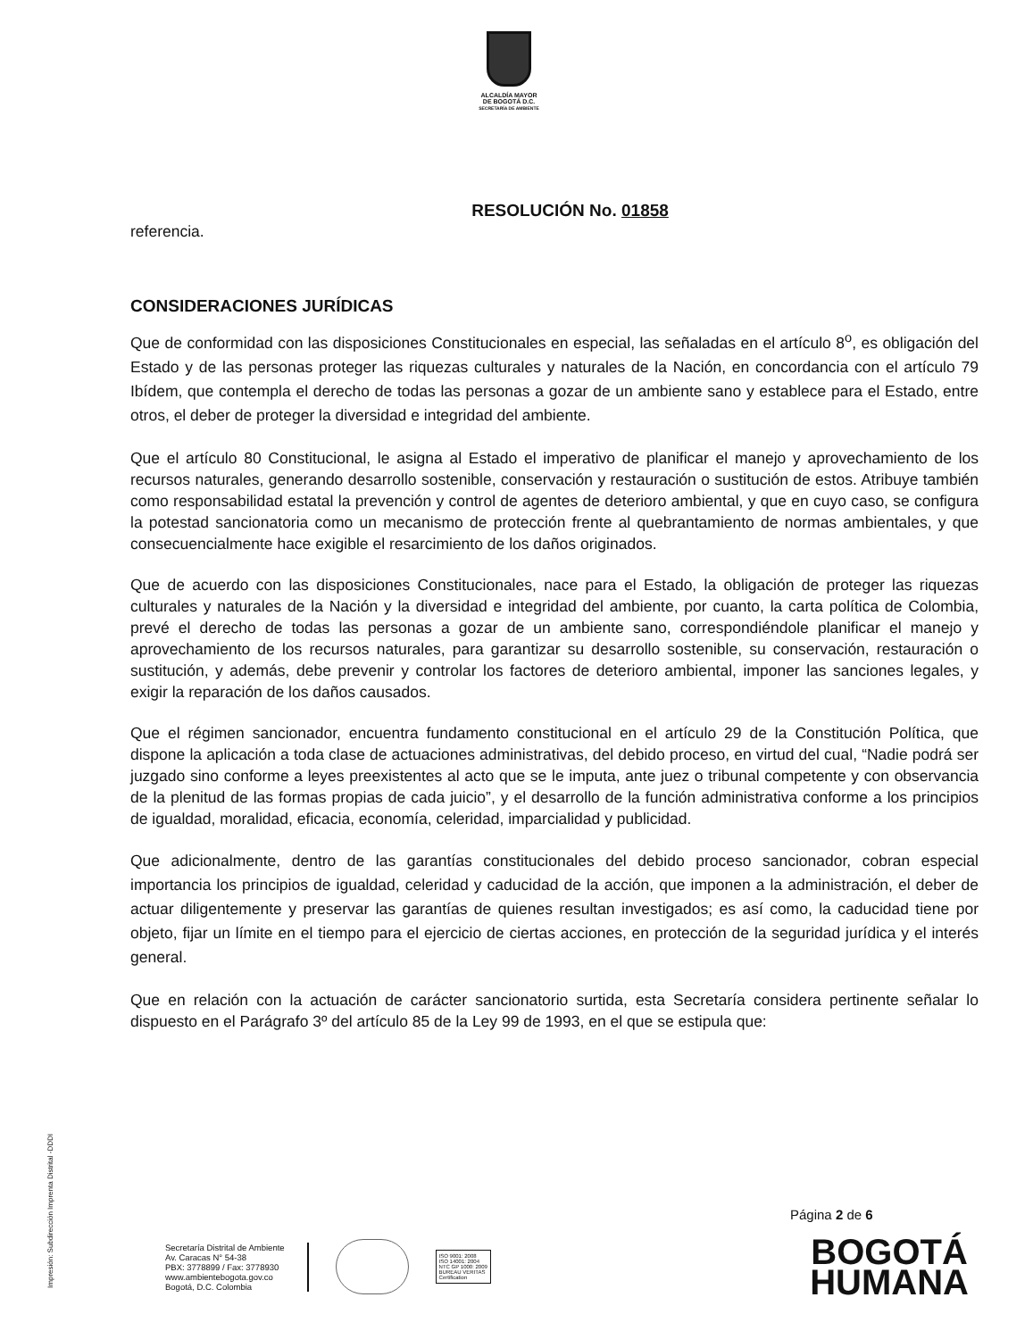ALCALDÍA MAYOR
DE BOGOTÁ D.C.
SECRETARÍA DE AMBIENTE
RESOLUCIÓN No. 01858
referencia.
CONSIDERACIONES JURÍDICAS
Que de conformidad con las disposiciones Constitucionales en especial, las señaladas en el artículo 8<sup>o</sup>, es obligación del Estado y de las personas proteger las riquezas culturales y naturales de la Nación, en concordancia con el artículo 79 Ibídem, que contempla el derecho de todas las personas a gozar de un ambiente sano y establece para el Estado, entre otros, el deber de proteger la diversidad e integridad del ambiente.
Que el artículo 80 Constitucional, le asigna al Estado el imperativo de planificar el manejo y aprovechamiento de los recursos naturales, generando desarrollo sostenible, conservación y restauración o sustitución de estos. Atribuye también como responsabilidad estatal la prevención y control de agentes de deterioro ambiental, y que en cuyo caso, se configura la potestad sancionatoria como un mecanismo de protección frente al quebrantamiento de normas ambientales, y que consecuencialmente hace exigible el resarcimiento de los daños originados.
Que de acuerdo con las disposiciones Constitucionales, nace para el Estado, la obligación de proteger las riquezas culturales y naturales de la Nación y la diversidad e integridad del ambiente, por cuanto, la carta política de Colombia, prevé el derecho de todas las personas a gozar de un ambiente sano, correspondiéndole planificar el manejo y aprovechamiento de los recursos naturales, para garantizar su desarrollo sostenible, su conservación, restauración o sustitución, y además, debe prevenir y controlar los factores de deterioro ambiental, imponer las sanciones legales, y exigir la reparación de los daños causados.
Que el régimen sancionador, encuentra fundamento constitucional en el artículo 29 de la Constitución Política, que dispone la aplicación a toda clase de actuaciones administrativas, del debido proceso, en virtud del cual, “Nadie podrá ser juzgado sino conforme a leyes preexistentes al acto que se le imputa, ante juez o tribunal competente y con observancia de la plenitud de las formas propias de cada juicio”, y el desarrollo de la función administrativa conforme a los principios de igualdad, moralidad, eficacia, economía, celeridad, imparcialidad y publicidad.
Que adicionalmente, dentro de las garantías constitucionales del debido proceso sancionador, cobran especial importancia los principios de igualdad, celeridad y caducidad de la acción, que imponen a la administración, el deber de actuar diligentemente y preservar las garantías de quienes resultan investigados; es así como, la caducidad tiene por objeto, fijar un límite en el tiempo para el ejercicio de ciertas acciones, en protección de la seguridad jurídica y el interés general.
Que en relación con la actuación de carácter sancionatorio surtida, esta Secretaría considera pertinente señalar lo dispuesto en el Parágrafo 3º del artículo 85 de la Ley 99 de 1993, en el que se estipula que:
Impresión: Subdirección Imprenta Distrital -DDDI
Página 2 de 6
Secretaría Distrital de Ambiente
Av. Caracas N° 54-38
PBX: 3778899 / Fax: 3778930
www.ambientebogota.gov.co
Bogotá, D.C. Colombia
ISO 9001: 2008
ISO 14001: 2004
NTC GP 1000: 2009
BUREAU VERITAS
Certification
BOGOTÁ
HUMANA